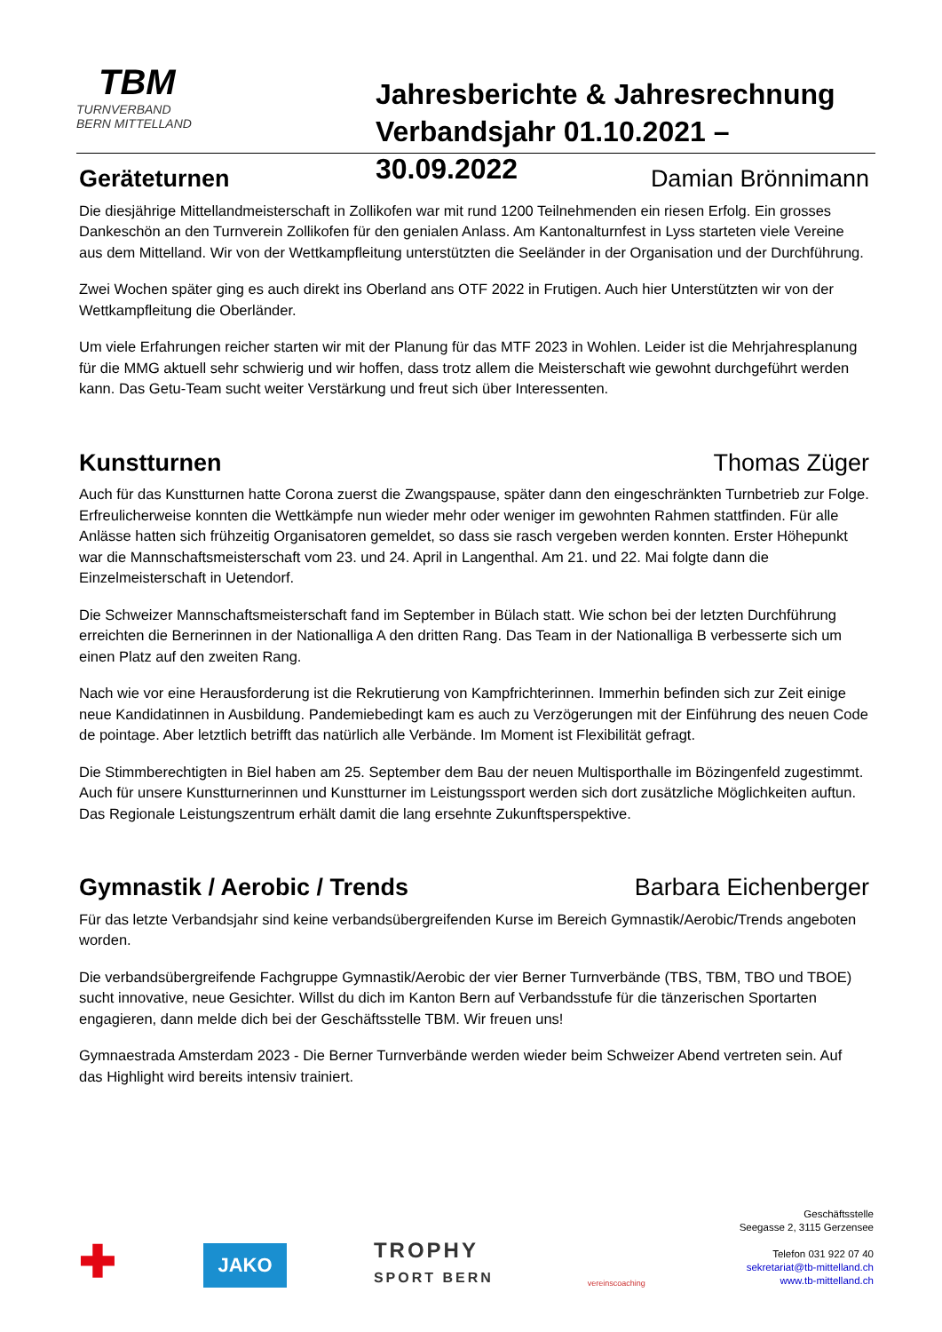TBM
TURNVERBAND
BERN MITTELLAND
Jahresberichte & Jahresrechnung
Verbandsjahr 01.10.2021 – 30.09.2022
Geräteturnen Damian Brönnimann
Die diesjährige Mittellandmeisterschaft in Zollikofen war mit rund 1200 Teilnehmenden ein riesen Erfolg. Ein grosses Dankeschön an den Turnverein Zollikofen für den genialen Anlass. Am Kantonalturnfest in Lyss starteten viele Vereine aus dem Mittelland. Wir von der Wettkampfleitung unterstützten die Seeländer in der Organisation und der Durchführung.
Zwei Wochen später ging es auch direkt ins Oberland ans OTF 2022 in Frutigen. Auch hier Unterstützten wir von der Wettkampfleitung die Oberländer.
Um viele Erfahrungen reicher starten wir mit der Planung für das MTF 2023 in Wohlen. Leider ist die Mehrjahresplanung für die MMG aktuell sehr schwierig und wir hoffen, dass trotz allem die Meisterschaft wie gewohnt durchgeführt werden kann. Das Getu-Team sucht weiter Verstärkung und freut sich über Interessenten.
Kunstturnen Thomas Züger
Auch für das Kunstturnen hatte Corona zuerst die Zwangspause, später dann den eingeschränkten Turnbetrieb zur Folge. Erfreulicherweise konnten die Wettkämpfe nun wieder mehr oder weniger im gewohnten Rahmen stattfinden. Für alle Anlässe hatten sich frühzeitig Organisatoren gemeldet, so dass sie rasch vergeben werden konnten. Erster Höhepunkt war die Mannschaftsmeisterschaft vom 23. und 24. April in Langenthal. Am 21. und 22. Mai folgte dann die Einzelmeisterschaft in Uetendorf.
Die Schweizer Mannschaftsmeisterschaft fand im September in Bülach statt. Wie schon bei der letzten Durchführung erreichten die Bernerinnen in der Nationalliga A den dritten Rang. Das Team in der Nationalliga B verbesserte sich um einen Platz auf den zweiten Rang.
Nach wie vor eine Herausforderung ist die Rekrutierung von Kampfrichterinnen. Immerhin befinden sich zur Zeit einige neue Kandidatinnen in Ausbildung. Pandemiebedingt kam es auch zu Verzögerungen mit der Einführung des neuen Code de pointage. Aber letztlich betrifft das natürlich alle Verbände. Im Moment ist Flexibilität gefragt.
Die Stimmberechtigten in Biel haben am 25. September dem Bau der neuen Multisporthalle im Bözingenfeld zugestimmt. Auch für unsere Kunstturnerinnen und Kunstturner im Leistungssport werden sich dort zusätzliche Möglichkeiten auftun. Das Regionale Leistungszentrum erhält damit die lang ersehnte Zukunftsperspektive.
Gymnastik / Aerobic / Trends Barbara Eichenberger
Für das letzte Verbandsjahr sind keine verbandsübergreifenden Kurse im Bereich Gymnastik/Aerobic/Trends angeboten worden.
Die verbandsübergreifende Fachgruppe Gymnastik/Aerobic der vier Berner Turnverbände (TBS, TBM, TBO und TBOE) sucht innovative, neue Gesichter. Willst du dich im Kanton Bern auf Verbandsstufe für die tänzerischen Sportarten engagieren, dann melde dich bei der Geschäftsstelle TBM. Wir freuen uns!
Gymnaestrada Amsterdam 2023 - Die Berner Turnverbände werden wieder beim Schweizer Abend vertreten sein. Auf das Highlight wird bereits intensiv trainiert.
✚
JAKO
TROPHY
SPORT BERN
vereinscoaching
Geschäftsstelle
Seegasse 2, 3115 Gerzensee
Telefon 031 922 07 40
sekretariat@tb-mittelland.ch
www.tb-mittelland.ch